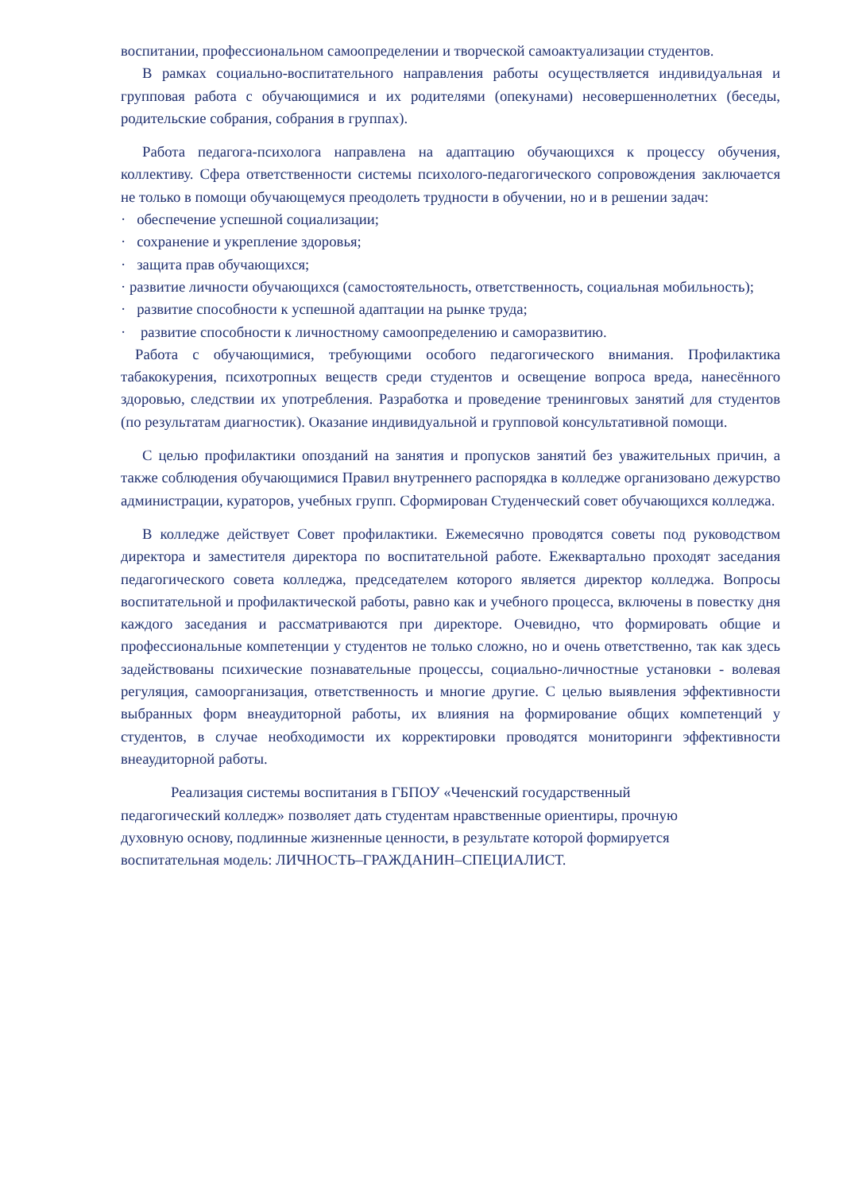воспитании, профессиональном самоопределении и творческой самоактуализации студентов.
В рамках социально-воспитательного направления работы осуществляется индивидуальная и групповая работа с обучающимися и их родителями (опекунами) несовершеннолетних (беседы, родительские собрания, собрания в группах).
Работа педагога-психолога направлена на адаптацию обучающихся к процессу обучения, коллективу. Сфера ответственности системы психолого-педагогического сопровождения заключается не только в помощи обучающемуся преодолеть трудности в обучении, но и в решении задач:
· обеспечение успешной социализации;
· сохранение и укрепление здоровья;
· защита прав обучающихся;
· развитие личности обучающихся (самостоятельность, ответственность, социальная мобильность);
· развитие способности к успешной адаптации на рынке труда;
· развитие способности к личностному самоопределению и саморазвитию.
Работа с обучающимися, требующими особого педагогического внимания. Профилактика табакокурения, психотропных веществ среди студентов и освещение вопроса вреда, нанесённого здоровью, следствии их употребления. Разработка и проведение тренинговых занятий для студентов (по результатам диагностик). Оказание индивидуальной и групповой консультативной помощи.
С целью профилактики опозданий на занятия и пропусков занятий без уважительных причин, а также соблюдения обучающимися Правил внутреннего распорядка в колледже организовано дежурство администрации, кураторов, учебных групп. Сформирован Студенческий совет обучающихся колледжа.
В колледже действует Совет профилактики. Ежемесячно проводятся советы под руководством директора и заместителя директора по воспитательной работе. Ежеквартально проходят заседания педагогического совета колледжа, председателем которого является директор колледжа. Вопросы воспитательной и профилактической работы, равно как и учебного процесса, включены в повестку дня каждого заседания и рассматриваются при директоре. Очевидно, что формировать общие и профессиональные компетенции у студентов не только сложно, но и очень ответственно, так как здесь задействованы психические познавательные процессы, социально-личностные установки - волевая регуляция, самоорганизация, ответственность и многие другие. С целью выявления эффективности выбранных форм внеаудиторной работы, их влияния на формирование общих компетенций у студентов, в случае необходимости их корректировки проводятся мониторинги эффективности внеаудиторной работы.
Реализация системы воспитания в ГБПОУ «Чеченский государственный
педагогический колледж» позволяет дать студентам нравственные ориентиры, прочную
духовную основу, подлинные жизненные ценности, в результате которой формируется
воспитательная модель: ЛИЧНОСТЬ–ГРАЖДАНИН–СПЕЦИАЛИСТ.